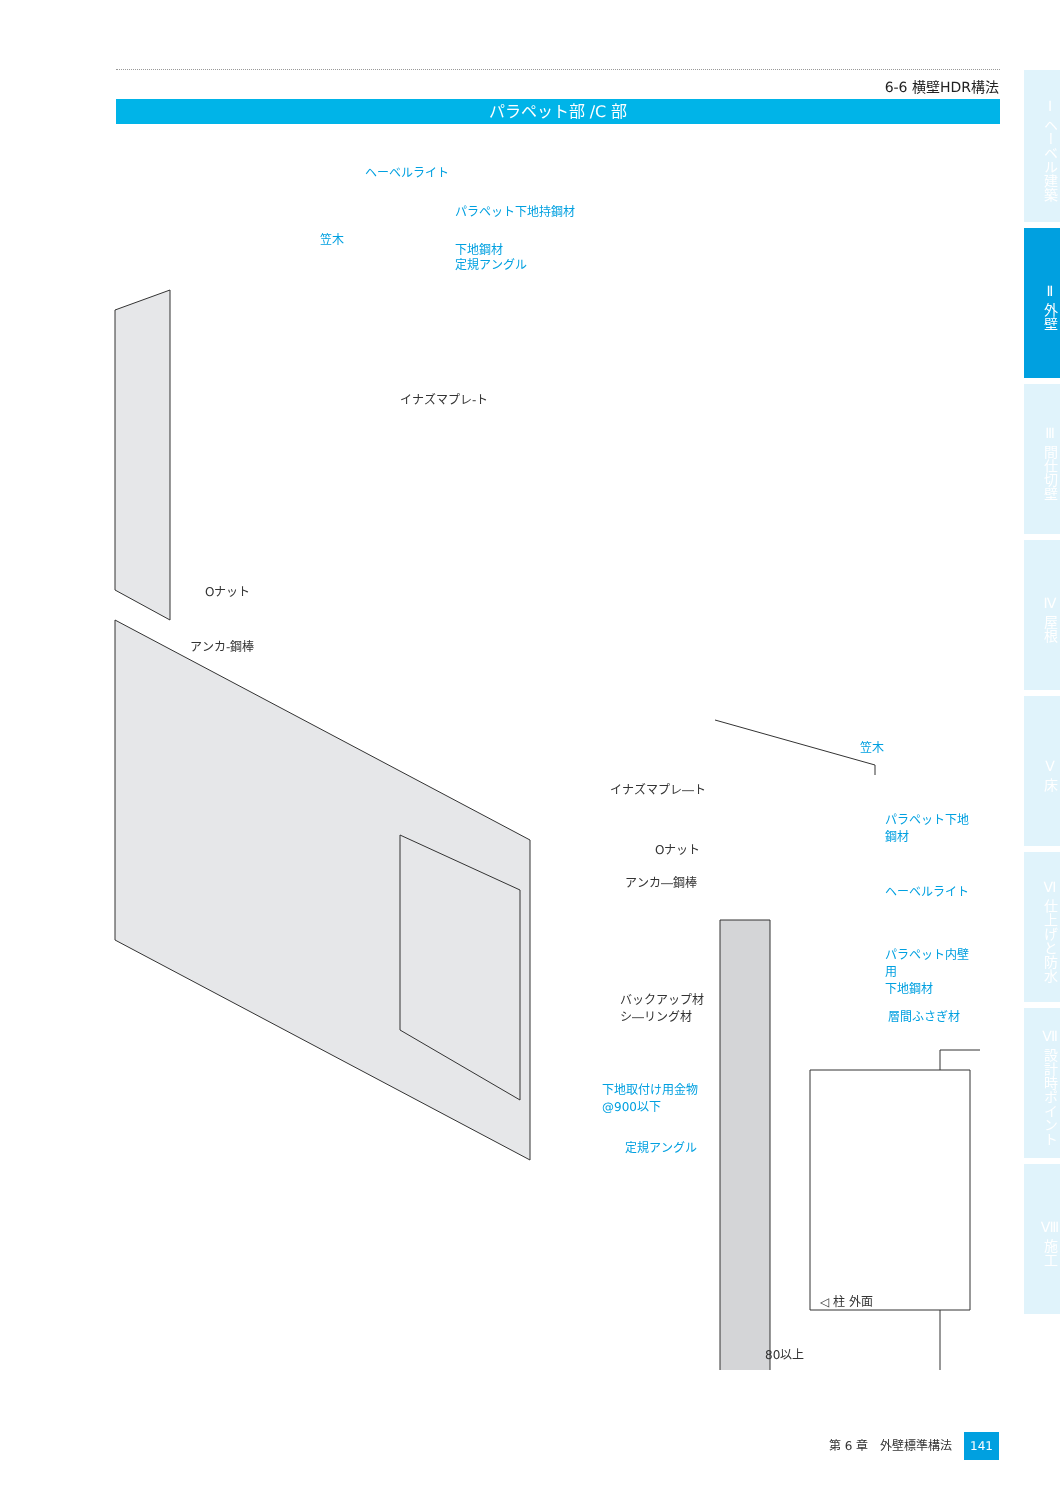6-6 横壁HDR構法
パラペット部 /C 部
Ⅰ ヘーベル建築
Ⅱ 外壁
Ⅲ 間仕切壁
Ⅳ 屋根
Ⅴ 床
Ⅵ 仕上げと防水
Ⅶ 設計時ポイント
Ⅷ 施工
ヘーベルライト
パラペット下地持鋼材
笠木
下地鋼材
定規アングル
イナズマプレ-ト
Oナット
アンカ-鋼棒
笠木
イナズマプレ―ト
パラペット下地鋼材
Oナット
アンカ―鋼棒
ヘーベルライト
パラペット内壁用
下地鋼材
バックアップ材
シ―リング材
層間ふさぎ材
下地取付け用金物
@900以下
定規アングル
◁ 柱 外面
80以上
第 6 章　外壁標準構法 141